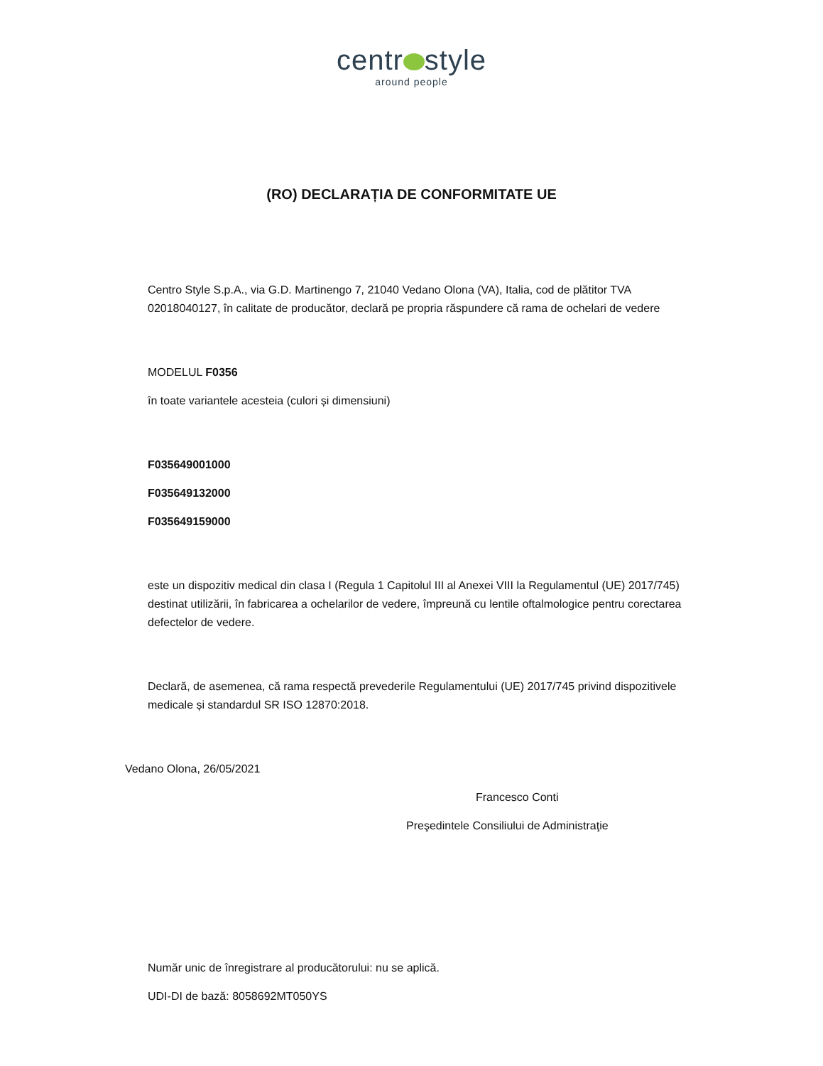centr style
around people
(RO) DECLARAȚIA DE CONFORMITATE UE
Centro Style S.p.A., via G.D. Martinengo 7, 21040 Vedano Olona (VA), Italia, cod de plătitor TVA 02018040127, în calitate de producător, declară pe propria răspundere că rama de ochelari de vedere
MODELUL F0356
în toate variantele acesteia (culori și dimensiuni)
F035649001000
F035649132000
F035649159000
este un dispozitiv medical din clasa I (Regula 1 Capitolul III al Anexei VIII la Regulamentul (UE) 2017/745) destinat utilizării, în fabricarea a ochelarilor de vedere, împreună cu lentile oftalmologice pentru corectarea defectelor de vedere.
Declară, de asemenea, că rama respectă prevederile Regulamentului (UE) 2017/745 privind dispozitivele medicale și standardul SR ISO 12870:2018.
Vedano Olona, 26/05/2021
Francesco Conti
Preşedintele Consiliului de Administraţie
Număr unic de înregistrare al producătorului: nu se aplică.
UDI-DI de bază: 8058692MT050YS